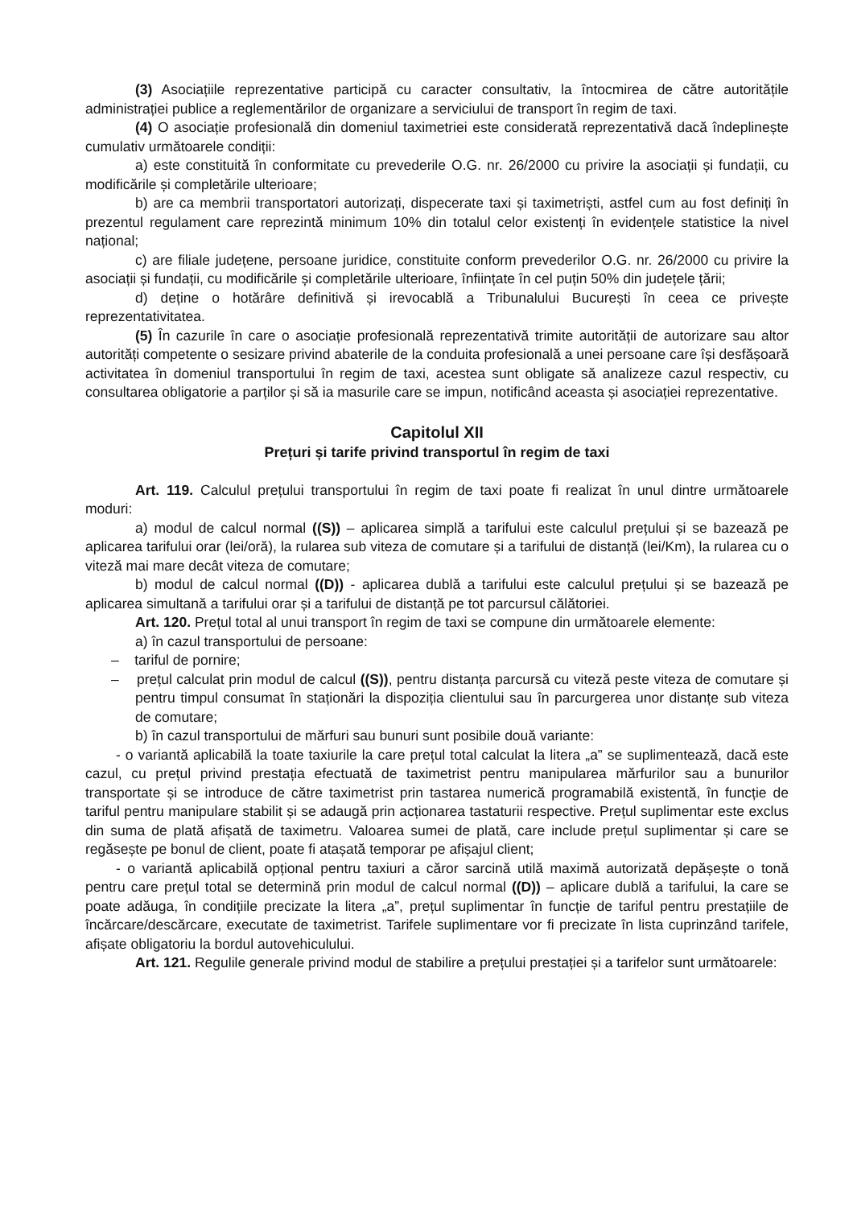(3) Asociațiile reprezentative participă cu caracter consultativ, la întocmirea de către autoritățile administrației publice a reglementărilor de organizare a serviciului de transport în regim de taxi.
(4) O asociație profesională din domeniul taximetriei este considerată reprezentativă dacă îndeplinește cumulativ următoarele condiții:
a) este constituită în conformitate cu prevederile O.G. nr. 26/2000 cu privire la asociații și fundații, cu modificările și completările ulterioare;
b) are ca membrii transportatori autorizați, dispecerate taxi și taximetriști, astfel cum au fost definiți în prezentul regulament care reprezintă minimum 10% din totalul celor existenți în evidențele statistice la nivel național;
c) are filiale județene, persoane juridice, constituite conform prevederilor O.G. nr. 26/2000 cu privire la asociații și fundații, cu modificările și completările ulterioare, înființate în cel puțin 50% din județele țării;
d) deține o hotărâre definitivă și irevocablă a Tribunalului București în ceea ce privește reprezentativitatea.
(5) În cazurile în care o asociație profesională reprezentativă trimite autorității de autorizare sau altor autorități competente o sesizare privind abaterile de la conduita profesională a unei persoane care își desfășoară activitatea în domeniul transportului în regim de taxi, acestea sunt obligate să analizeze cazul respectiv, cu consultarea obligatorie a parților și să ia masurile care se impun, notificând aceasta și asociației reprezentative.
Capitolul XII
Prețuri și tarife privind transportul în regim de taxi
Art. 119. Calculul prețului transportului în regim de taxi poate fi realizat în unul dintre următoarele moduri:
a) modul de calcul normal ((S)) – aplicarea simplă a tarifului este calculul prețului și se bazează pe aplicarea tarifului orar (lei/oră), la rularea sub viteza de comutare și a tarifului de distanță (lei/Km), la rularea cu o viteză mai mare decât viteza de comutare;
b) modul de calcul normal ((D)) - aplicarea dublă a tarifului este calculul prețului și se bazează pe aplicarea simultană a tarifului orar și a tarifului de distanță pe tot parcursul călătoriei.
Art. 120. Prețul total al unui transport în regim de taxi se compune din următoarele elemente:
a) în cazul transportului de persoane:
– tariful de pornire;
– prețul calculat prin modul de calcul ((S)), pentru distanța parcursă cu viteză peste viteza de comutare și pentru timpul consumat în staționări la dispoziția clientului sau în parcurgerea unor distanțe sub viteza de comutare;
b) în cazul transportului de mărfuri sau bunuri sunt posibile două variante:
- o variantă aplicabilă la toate taxiurile la care prețul total calculat la litera „a” se suplimentează, dacă este cazul, cu prețul privind prestația efectuată de taximetrist pentru manipularea mărfurilor sau a bunurilor transportate și se introduce de către taximetrist prin tastarea numerică programabilă existentă, în funcție de tariful pentru manipulare stabilit și se adaugă prin acționarea tastaturii respective. Prețul suplimentar este exclus din suma de plată afișată de taximetru. Valoarea sumei de plată, care include prețul suplimentar și care se regăsește pe bonul de client, poate fi atașată temporar pe afișajul client;
- o variantă aplicabilă opțional pentru taxiuri a căror sarcină utilă maximă autorizată depășește o tonă pentru care prețul total se determină prin modul de calcul normal ((D)) – aplicare dublă a tarifului, la care se poate adăuga, în condițiile precizate la litera „a”, prețul suplimentar în funcție de tariful pentru prestațiile de încărcare/descărcare, executate de taximetrist. Tarifele suplimentare vor fi precizate în lista cuprinzând tarifele, afișate obligatoriu la bordul autovehiculului.
Art. 121. Regulile generale privind modul de stabilire a prețului prestației și a tarifelor sunt următoarele: